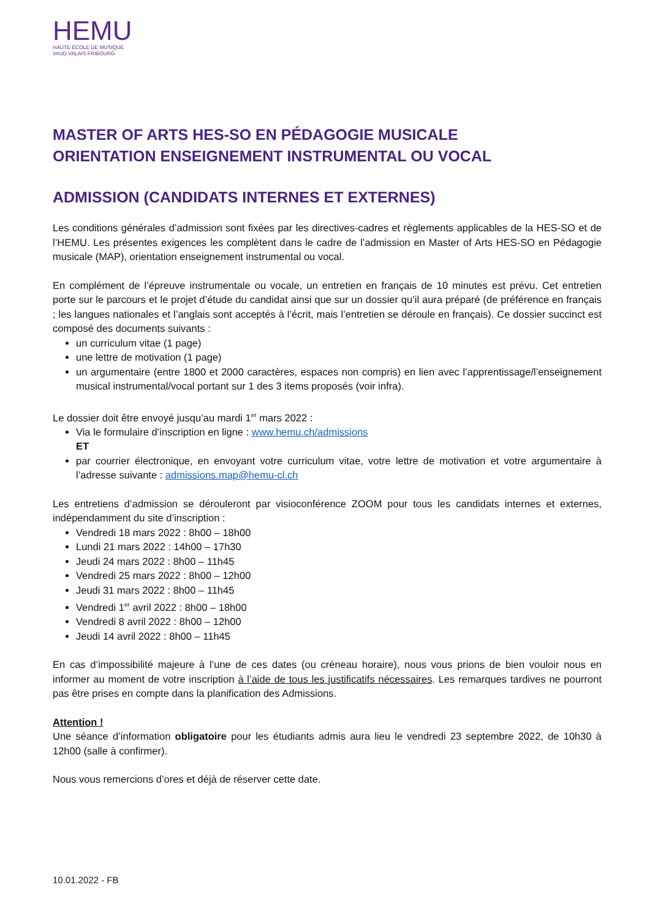HEMU
HAUTE ÉCOLE DE MUSIQUE
VAUD VALAIS FRIBOURG
MASTER OF ARTS HES-SO EN PÉDAGOGIE MUSICALE
ORIENTATION ENSEIGNEMENT INSTRUMENTAL OU VOCAL
ADMISSION (CANDIDATS INTERNES ET EXTERNES)
Les conditions générales d’admission sont fixées par les directives-cadres et règlements applicables de la HES-SO et de l’HEMU. Les présentes exigences les complètent dans le cadre de l’admission en Master of Arts HES-SO en Pédagogie musicale (MAP), orientation enseignement instrumental ou vocal.
En complément de l’épreuve instrumentale ou vocale, un entretien en français de 10 minutes est prévu. Cet entretien porte sur le parcours et le projet d’étude du candidat ainsi que sur un dossier qu’il aura préparé (de préférence en français ; les langues nationales et l’anglais sont acceptés à l’écrit, mais l’entretien se déroule en français). Ce dossier succinct est composé des documents suivants :
un curriculum vitae (1 page)
une lettre de motivation (1 page)
un argumentaire (entre 1800 et 2000 caractères, espaces non compris) en lien avec l’apprentissage/l’enseignement musical instrumental/vocal portant sur 1 des 3 items proposés (voir infra).
Le dossier doit être envoyé jusqu’au mardi 1<sup>er</sup> mars 2022 :
Via le formulaire d’inscription en ligne : www.hemu.ch/admissions
ET
par courrier électronique, en envoyant votre curriculum vitae, votre lettre de motivation et votre argumentaire à l’adresse suivante : admissions.map@hemu-cl.ch
Les entretiens d’admission se dérouleront par visioconférence ZOOM pour tous les candidats internes et externes, indépendamment du site d’inscription :
Vendredi 18 mars 2022 : 8h00 – 18h00
Lundi 21 mars 2022 : 14h00 – 17h30
Jeudi 24 mars 2022 : 8h00 – 11h45
Vendredi 25 mars 2022 : 8h00 – 12h00
Jeudi 31 mars 2022 : 8h00 – 11h45
Vendredi 1<sup>er</sup> avril 2022 : 8h00 – 18h00
Vendredi 8 avril 2022 : 8h00 – 12h00
Jeudi 14 avril 2022 : 8h00 – 11h45
En cas d’impossibilité majeure à l’une de ces dates (ou créneau horaire), nous vous prions de bien vouloir nous en informer au moment de votre inscription à l’aide de tous les justificatifs nécessaires. Les remarques tardives ne pourront pas être prises en compte dans la planification des Admissions.
Attention !
Une séance d’information obligatoire pour les étudiants admis aura lieu le vendredi 23 septembre 2022, de 10h30 à 12h00 (salle à confirmer).
Nous vous remercions d’ores et déjà de réserver cette date.
10.01.2022 - FB